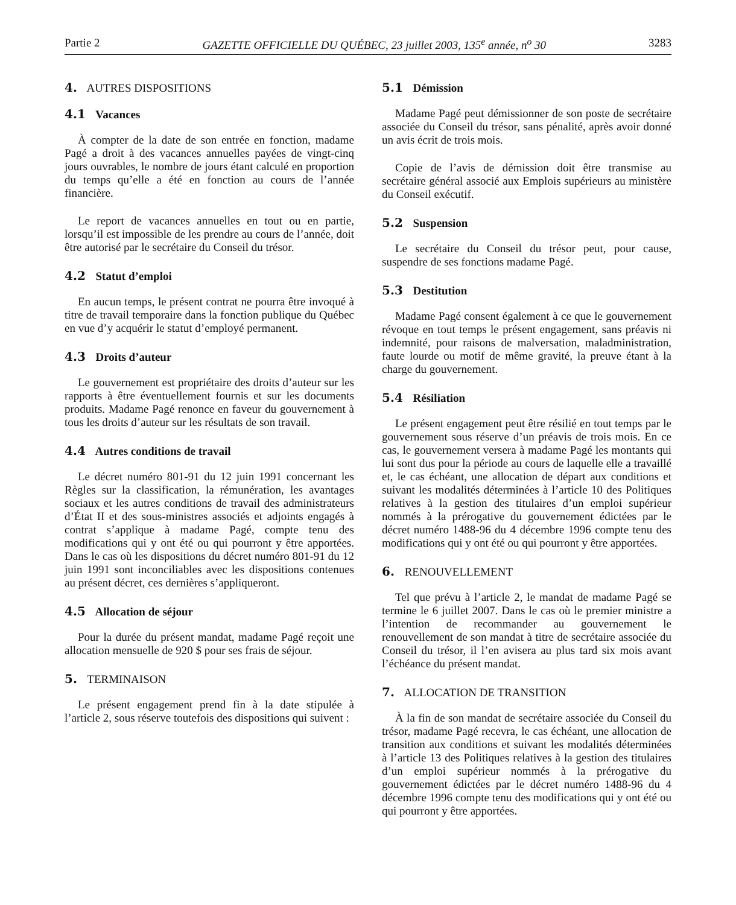Partie 2 GAZETTE OFFICIELLE DU QUÉBEC, 23 juillet 2003, 135<sup>e</sup> année, n<sup>o</sup> 30 3283
4. AUTRES DISPOSITIONS
4.1 Vacances
À compter de la date de son entrée en fonction, madame Pagé a droit à des vacances annuelles payées de vingt-cinq jours ouvrables, le nombre de jours étant calculé en proportion du temps qu’elle a été en fonction au cours de l’année financière.
Le report de vacances annuelles en tout ou en partie, lorsqu’il est impossible de les prendre au cours de l’année, doit être autorisé par le secrétaire du Conseil du trésor.
4.2 Statut d’emploi
En aucun temps, le présent contrat ne pourra être invoqué à titre de travail temporaire dans la fonction publique du Québec en vue d’y acquérir le statut d’employé permanent.
4.3 Droits d’auteur
Le gouvernement est propriétaire des droits d’auteur sur les rapports à être éventuellement fournis et sur les documents produits. Madame Pagé renonce en faveur du gouvernement à tous les droits d’auteur sur les résultats de son travail.
4.4 Autres conditions de travail
Le décret numéro 801-91 du 12 juin 1991 concernant les Règles sur la classification, la rémunération, les avantages sociaux et les autres conditions de travail des administrateurs d’État II et des sous-ministres associés et adjoints engagés à contrat s’applique à madame Pagé, compte tenu des modifications qui y ont été ou qui pourront y être apportées. Dans le cas où les dispositions du décret numéro 801-91 du 12 juin 1991 sont inconciliables avec les dispositions contenues au présent décret, ces dernières s’appliqueront.
4.5 Allocation de séjour
Pour la durée du présent mandat, madame Pagé reçoit une allocation mensuelle de 920 $ pour ses frais de séjour.
5. TERMINAISON
Le présent engagement prend fin à la date stipulée à l’article 2, sous réserve toutefois des dispositions qui suivent :
5.1 Démission
Madame Pagé peut démissionner de son poste de secrétaire associée du Conseil du trésor, sans pénalité, après avoir donné un avis écrit de trois mois.
Copie de l’avis de démission doit être transmise au secrétaire général associé aux Emplois supérieurs au ministère du Conseil exécutif.
5.2 Suspension
Le secrétaire du Conseil du trésor peut, pour cause, suspendre de ses fonctions madame Pagé.
5.3 Destitution
Madame Pagé consent également à ce que le gouvernement révoque en tout temps le présent engagement, sans préavis ni indemnité, pour raisons de malversation, maladministration, faute lourde ou motif de même gravité, la preuve étant à la charge du gouvernement.
5.4 Résiliation
Le présent engagement peut être résilié en tout temps par le gouvernement sous réserve d’un préavis de trois mois. En ce cas, le gouvernement versera à madame Pagé les montants qui lui sont dus pour la période au cours de laquelle elle a travaillé et, le cas échéant, une allocation de départ aux conditions et suivant les modalités déterminées à l’article 10 des Politiques relatives à la gestion des titulaires d’un emploi supérieur nommés à la prérogative du gouvernement édictées par le décret numéro 1488-96 du 4 décembre 1996 compte tenu des modifications qui y ont été ou qui pourront y être apportées.
6. RENOUVELLEMENT
Tel que prévu à l’article 2, le mandat de madame Pagé se termine le 6 juillet 2007. Dans le cas où le premier ministre a l’intention de recommander au gouvernement le renouvellement de son mandat à titre de secrétaire associée du Conseil du trésor, il l’en avisera au plus tard six mois avant l’échéance du présent mandat.
7. ALLOCATION DE TRANSITION
À la fin de son mandat de secrétaire associée du Conseil du trésor, madame Pagé recevra, le cas échéant, une allocation de transition aux conditions et suivant les modalités déterminées à l’article 13 des Politiques relatives à la gestion des titulaires d’un emploi supérieur nommés à la prérogative du gouvernement édictées par le décret numéro 1488-96 du 4 décembre 1996 compte tenu des modifications qui y ont été ou qui pourront y être apportées.